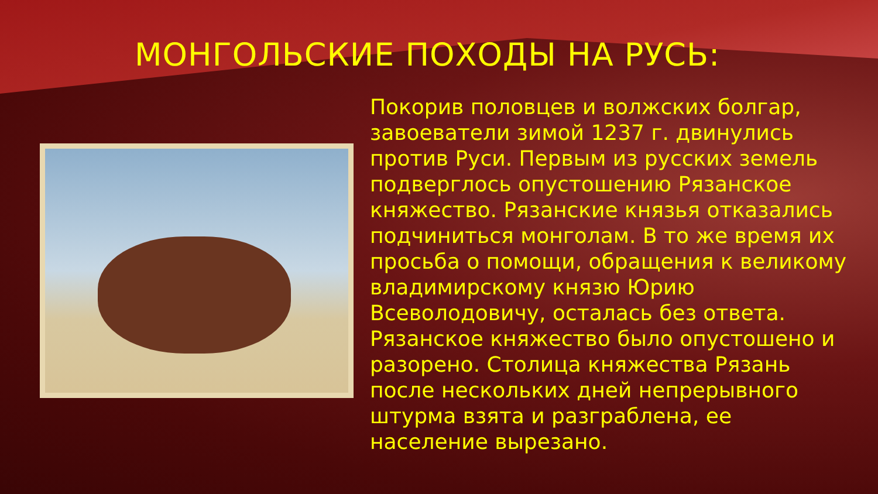МОНГОЛЬСКИЕ ПОХОДЫ НА РУСЬ:
Покорив половцев и волжских болгар, завоеватели зимой 1237 г. двинулись против Руси. Первым из русских земель подверглось опустошению Рязанское княжество. Рязанские князья отказались подчиниться монголам. В то же время их просьба о помощи, обращения к великому владимирскому князю Юрию Всеволодовичу, осталась без ответа. Рязанское княжество было опустошено и разорено. Столица княжества Рязань после нескольких дней непрерывного штурма взята и разграблена, ее население вырезано.